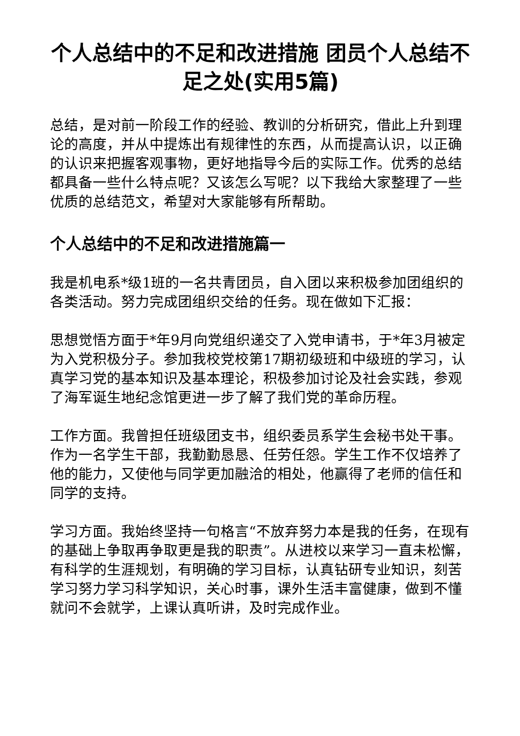个人总结中的不足和改进措施 团员个人总结不足之处(实用5篇)
总结，是对前一阶段工作的经验、教训的分析研究，借此上升到理论的高度，并从中提炼出有规律性的东西，从而提高认识，以正确的认识来把握客观事物，更好地指导今后的实际工作。优秀的总结都具备一些什么特点呢？又该怎么写呢？以下我给大家整理了一些优质的总结范文，希望对大家能够有所帮助。
个人总结中的不足和改进措施篇一
我是机电系*级1班的一名共青团员，自入团以来积极参加团组织的各类活动。努力完成团组织交给的任务。现在做如下汇报：
思想觉悟方面于*年9月向党组织递交了入党申请书，于*年3月被定为入党积极分子。参加我校党校第17期初级班和中级班的学习，认真学习党的基本知识及基本理论，积极参加讨论及社会实践，参观了海军诞生地纪念馆更进一步了解了我们党的革命历程。
工作方面。我曾担任班级团支书，组织委员系学生会秘书处干事。作为一名学生干部，我勤勤恳恳、任劳任怨。学生工作不仅培养了他的能力，又使他与同学更加融洽的相处，他赢得了老师的信任和同学的支持。
学习方面。我始终坚持一句格言“不放弃努力本是我的任务，在现有的基础上争取再争取更是我的职责”。从进校以来学习一直未松懈，有科学的生涯规划，有明确的学习目标，认真钻研专业知识，刻苦学习努力学习科学知识，关心时事，课外生活丰富健康，做到不懂就问不会就学，上课认真听讲，及时完成作业。